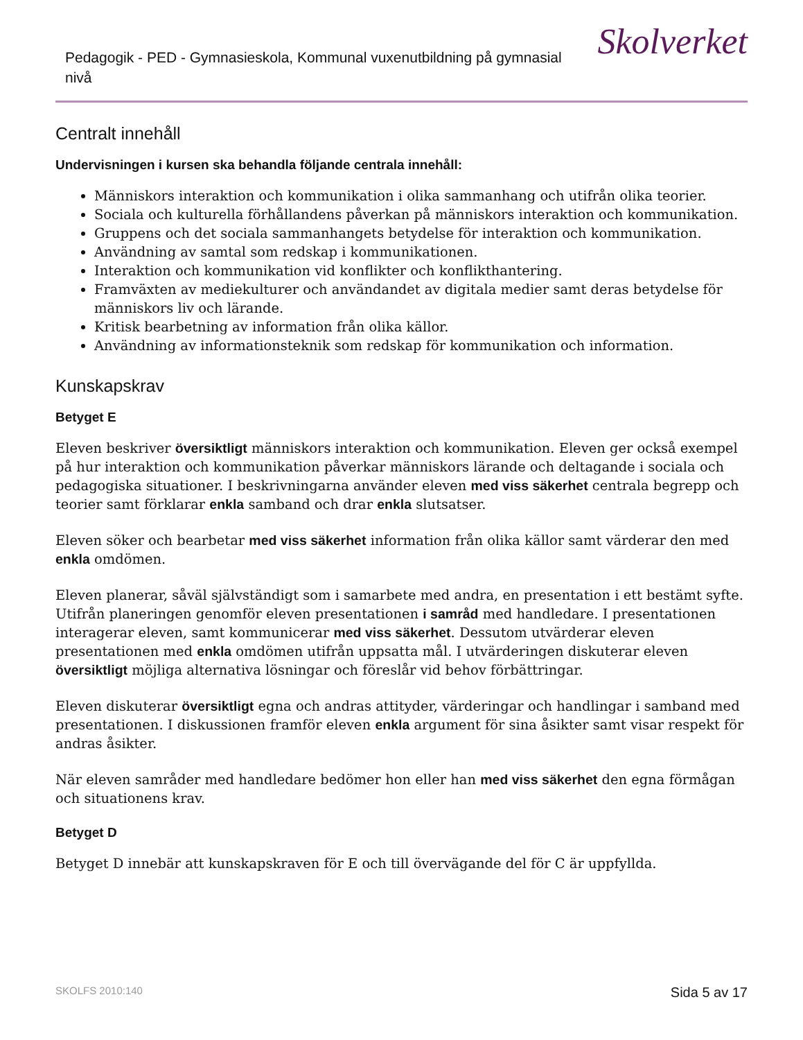Pedagogik - PED - Gymnasieskola, Kommunal vuxenutbildning på gymnasial nivå
Skolverket
Centralt innehåll
Undervisningen i kursen ska behandla följande centrala innehåll:
Människors interaktion och kommunikation i olika sammanhang och utifrån olika teorier.
Sociala och kulturella förhållandens påverkan på människors interaktion och kommunikation.
Gruppens och det sociala sammanhangets betydelse för interaktion och kommunikation.
Användning av samtal som redskap i kommunikationen.
Interaktion och kommunikation vid konflikter och konflikthantering.
Framväxten av mediekulturer och användandet av digitala medier samt deras betydelse för människors liv och lärande.
Kritisk bearbetning av information från olika källor.
Användning av informationsteknik som redskap för kommunikation och information.
Kunskapskrav
Betyget E
Eleven beskriver översiktligt människors interaktion och kommunikation. Eleven ger också exempel på hur interaktion och kommunikation påverkar människors lärande och deltagande i sociala och pedagogiska situationer. I beskrivningarna använder eleven med viss säkerhet centrala begrepp och teorier samt förklarar enkla samband och drar enkla slutsatser.
Eleven söker och bearbetar med viss säkerhet information från olika källor samt värderar den med enkla omdömen.
Eleven planerar, såväl självständigt som i samarbete med andra, en presentation i ett bestämt syfte. Utifrån planeringen genomför eleven presentationen i samråd med handledare. I presentationen interagerar eleven, samt kommunicerar med viss säkerhet. Dessutom utvärderar eleven presentationen med enkla omdömen utifrån uppsatta mål. I utvärderingen diskuterar eleven översiktligt möjliga alternativa lösningar och föreslår vid behov förbättringar.
Eleven diskuterar översiktligt egna och andras attityder, värderingar och handlingar i samband med presentationen. I diskussionen framför eleven enkla argument för sina åsikter samt visar respekt för andras åsikter.
När eleven samråder med handledare bedömer hon eller han med viss säkerhet den egna förmågan och situationens krav.
Betyget D
Betyget D innebär att kunskapskraven för E och till övervägande del för C är uppfyllda.
SKOLFS 2010:140 Sida 5 av 17